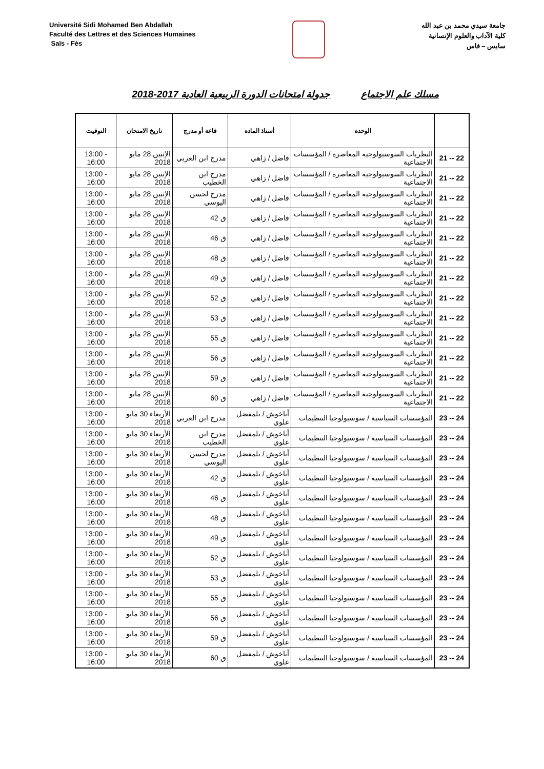Université Sidi Mohamed Ben Abdallah
Faculté des Lettres et des Sciences Humaines
Saïs - Fès
جامعة سيدي محمد بن عبد الله
كلية الآداب والعلوم الإنسانية
سايس – فاس
مسلك علم الاجتماع جدولة امتحانات الدورة الربيعية العادية 2017-2018
| | الوحدة | أستاذ المادة | قاعة أو مدرج | تاريخ الامتحان | التوقيت |
| --- | --- | --- | --- | --- | --- |
| 22 -- 21 | النظريات السوسيولوجية المعاصرة / المؤسسات الاجتماعية | فاضل / زاهي | مدرج ابن العربي | الإثنين 28 مايو 2018 | 13:00 - 16:00 |
| 22 -- 21 | النظريات السوسيولوجية المعاصرة / المؤسسات الاجتماعية | فاضل / زاهي | مدرج ابن الخطيب | الإثنين 28 مايو 2018 | 13:00 - 16:00 |
| 22 -- 21 | النظريات السوسيولوجية المعاصرة / المؤسسات الاجتماعية | فاضل / زاهي | مدرج لحسن اليوسي | الإثنين 28 مايو 2018 | 13:00 - 16:00 |
| 22 -- 21 | النظريات السوسيولوجية المعاصرة / المؤسسات الاجتماعية | فاضل / زاهي | ق 42 | الإثنين 28 مايو 2018 | 13:00 - 16:00 |
| 22 -- 21 | النظريات السوسيولوجية المعاصرة / المؤسسات الاجتماعية | فاضل / زاهي | ق 46 | الإثنين 28 مايو 2018 | 13:00 - 16:00 |
| 22 -- 21 | النظريات السوسيولوجية المعاصرة / المؤسسات الاجتماعية | فاضل / زاهي | ق 48 | الإثنين 28 مايو 2018 | 13:00 - 16:00 |
| 22 -- 21 | النظريات السوسيولوجية المعاصرة / المؤسسات الاجتماعية | فاضل / زاهي | ق 49 | الإثنين 28 مايو 2018 | 13:00 - 16:00 |
| 22 -- 21 | النظريات السوسيولوجية المعاصرة / المؤسسات الاجتماعية | فاضل / زاهي | ق 52 | الإثنين 28 مايو 2018 | 13:00 - 16:00 |
| 22 -- 21 | النظريات السوسيولوجية المعاصرة / المؤسسات الاجتماعية | فاضل / زاهي | ق 53 | الإثنين 28 مايو 2018 | 13:00 - 16:00 |
| 22 -- 21 | النظريات السوسيولوجية المعاصرة / المؤسسات الاجتماعية | فاضل / زاهي | ق 55 | الإثنين 28 مايو 2018 | 13:00 - 16:00 |
| 22 -- 21 | النظريات السوسيولوجية المعاصرة / المؤسسات الاجتماعية | فاضل / زاهي | ق 56 | الإثنين 28 مايو 2018 | 13:00 - 16:00 |
| 22 -- 21 | النظريات السوسيولوجية المعاصرة / المؤسسات الاجتماعية | فاضل / زاهي | ق 59 | الإثنين 28 مايو 2018 | 13:00 - 16:00 |
| 22 -- 21 | النظريات السوسيولوجية المعاصرة / المؤسسات الاجتماعية | فاضل / زاهي | ق 60 | الإثنين 28 مايو 2018 | 13:00 - 16:00 |
| 24 -- 23 | المؤسسات السياسية / سوسيولوجيا التنظيمات | أباخوش / بلمفضل علوي | مدرج ابن العربي | الأربعاء 30 مايو 2018 | 13:00 - 16:00 |
| 24 -- 23 | المؤسسات السياسية / سوسيولوجيا التنظيمات | أباخوش / بلمفضل علوي | مدرج ابن الخطيب | الأربعاء 30 مايو 2018 | 13:00 - 16:00 |
| 24 -- 23 | المؤسسات السياسية / سوسيولوجيا التنظيمات | أباخوش / بلمفضل علوي | مدرج لحسن اليوسي | الأربعاء 30 مايو 2018 | 13:00 - 16:00 |
| 24 -- 23 | المؤسسات السياسية / سوسيولوجيا التنظيمات | أباخوش / بلمفضل علوي | ق 42 | الأربعاء 30 مايو 2018 | 13:00 - 16:00 |
| 24 -- 23 | المؤسسات السياسية / سوسيولوجيا التنظيمات | أباخوش / بلمفضل علوي | ق 46 | الأربعاء 30 مايو 2018 | 13:00 - 16:00 |
| 24 -- 23 | المؤسسات السياسية / سوسيولوجيا التنظيمات | أباخوش / بلمفضل علوي | ق 48 | الأربعاء 30 مايو 2018 | 13:00 - 16:00 |
| 24 -- 23 | المؤسسات السياسية / سوسيولوجيا التنظيمات | أباخوش / بلمفضل علوي | ق 49 | الأربعاء 30 مايو 2018 | 13:00 - 16:00 |
| 24 -- 23 | المؤسسات السياسية / سوسيولوجيا التنظيمات | أباخوش / بلمفضل علوي | ق 52 | الأربعاء 30 مايو 2018 | 13:00 - 16:00 |
| 24 -- 23 | المؤسسات السياسية / سوسيولوجيا التنظيمات | أباخوش / بلمفضل علوي | ق 53 | الأربعاء 30 مايو 2018 | 13:00 - 16:00 |
| 24 -- 23 | المؤسسات السياسية / سوسيولوجيا التنظيمات | أباخوش / بلمفضل علوي | ق 55 | الأربعاء 30 مايو 2018 | 13:00 - 16:00 |
| 24 -- 23 | المؤسسات السياسية / سوسيولوجيا التنظيمات | أباخوش / بلمفضل علوي | ق 56 | الأربعاء 30 مايو 2018 | 13:00 - 16:00 |
| 24 -- 23 | المؤسسات السياسية / سوسيولوجيا التنظيمات | أباخوش / بلمفضل علوي | ق 59 | الأربعاء 30 مايو 2018 | 13:00 - 16:00 |
| 24 -- 23 | المؤسسات السياسية / سوسيولوجيا التنظيمات | أباخوش / بلمفضل علوي | ق 60 | الأربعاء 30 مايو 2018 | 13:00 - 16:00 |